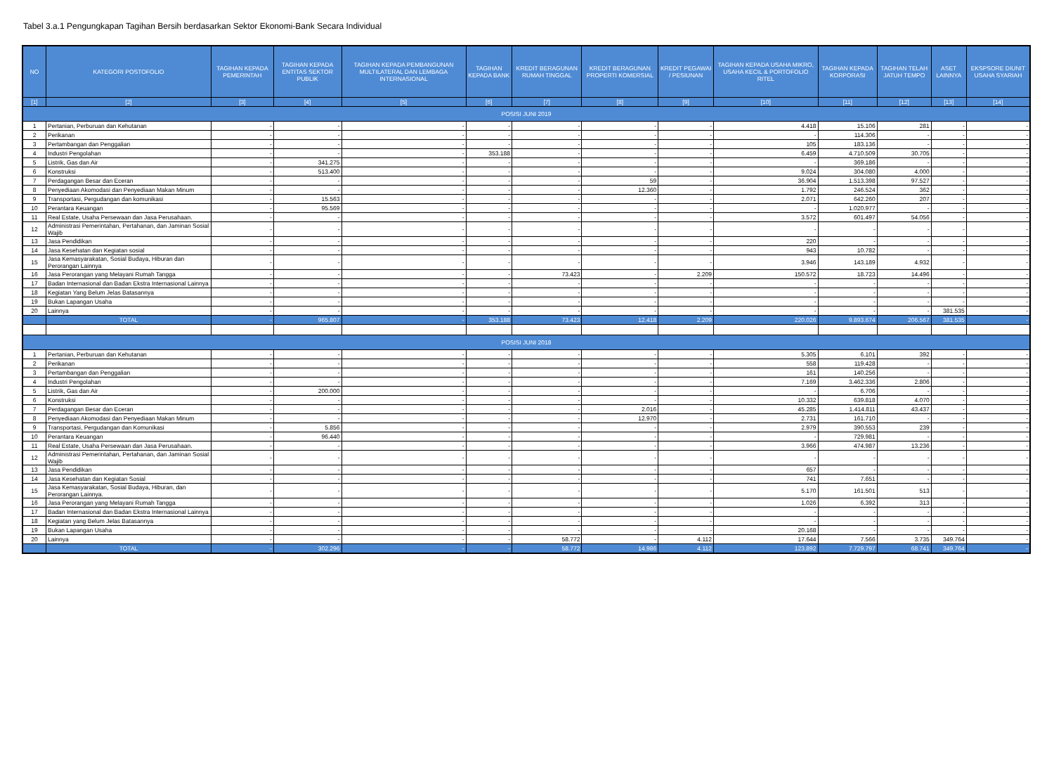Tabel 3.a.1 Pengungkapan Tagihan Bersih berdasarkan Sektor Ekonomi-Bank Secara Individual
| NO | KATEGORI POSTOFOLIO | TAGIHAN KEPADA PEMERINTAH | TAGIHAN KEPADA ENTITAS SEKTOR PUBLIK | TAGIHAN KEPADA PEMBANGUNAN MULTILATERAL DAN LEMBAGA INTERNASIONAL | TAGIHAN KEPADA BANK | KREDIT BERAGUNAN RUMAH TINGGAL | KREDIT BERAGUNAN PROPERTI KOMERSIAL | KREDIT PEGAWAI / PESIUNAN | TAGIHAN KEPADA USAHA MIKRO, USAHA KECIL & PORTOFOLIO RITEL | TAGIHAN KEPADA KORPORASI | TAGIHAN TELAH JATUH TEMPO | ASET LAINNYA | EKSPSORE DIUNIT USAHA SYARIAH |
| --- | --- | --- | --- | --- | --- | --- | --- | --- | --- | --- | --- | --- | --- |
| [1] | [2] | [3] | [4] | [5] | [6] | [7] | [8] | [9] | [10] | [11] | [12] | [13] | [14] |
| POSISI JUNI 2019 | | | | | | | | | | | | | |
| 1 | Pertanian, Perburuan dan Kehutanan | - | - | - | - | - | - | - | 4.418 | 15.106 | 281 | - | - |
| 2 | Perikanan | - | - | - | - | - | - | - | - | 114.306 | - | - | - |
| 3 | Pertambangan dan Penggalian | - | - | - | - | - | - | - | 105 | 183.136 | - | - | - |
| 4 | Industri Pengolahan | - | - | - | 353.188 | - | - | - | 6.459 | 4.710.509 | 30.705 | - | - |
| 5 | Listrik, Gas dan Air | - | 341.275 | - | - | - | - | - | - | 369.186 | - | - | - |
| 6 | Konstruksi | - | 513.400 | - | - | - | - | - | 9.024 | 304.080 | 4.000 | - | - |
| 7 | Perdagangan Besar dan Eceran | - | - | - | - | - | 59 | - | 36.904 | 1.513.398 | 97.527 | - | - |
| 8 | Penyediaan Akomodasi dan Penyediaan Makan Minum | - | - | - | - | - | 12.360 | - | 1.792 | 246.524 | 362 | - | - |
| 9 | Transportasi, Pergudangan dan komunikasi | - | 15.563 | - | - | - | - | - | 2.071 | 642.260 | 207 | - | - |
| 10 | Perantara Keuangan | - | 95.569 | - | - | - | - | - | - | 1.020.977 | - | - | - |
| 11 | Real Estate, Usaha Persewaan dan Jasa Perusahaan. | - | - | - | - | - | - | - | 3.572 | 601.497 | 54.056 | - | - |
| 12 | Administrasi Pemerintahan, Pertahanan, dan Jaminan Sosial Wajib | - | - | - | - | - | - | - | - | - | - | - | - |
| 13 | Jasa Pendidikan | - | - | - | - | - | - | - | 220 | - | - | - | - |
| 14 | Jasa Kesehatan dan Kegiatan sosial | - | - | - | - | - | - | - | 943 | 10.782 | - | - | - |
| 15 | Jasa Kemasyarakatan, Sosial Budaya, Hiburan dan Perorangan Lainnya | - | - | - | - | - | - | - | 3.946 | 143.189 | 4.932 | - | - |
| 16 | Jasa Perorangan yang Melayani Rumah Tangga | - | - | - | - | 73.423 | - | 2.209 | 150.572 | 18.723 | 14.496 | - | - |
| 17 | Badan Internasional dan Badan Ekstra Internasional Lainnya | - | - | - | - | - | - | - | - | - | - | - | - |
| 18 | Kegiatan Yang Belum Jelas Batasannya | - | - | - | - | - | - | - | - | - | - | - | - |
| 19 | Bukan Lapangan Usaha | - | - | - | - | - | - | - | - | - | - | - | - |
| 20 | Lainnya | - | - | - | - | - | - | - | - | - | - | 381.535 | - |
| | TOTAL | - | 965.807 | - | 353.188 | 73.423 | 12.418 | 2.209 | 220.026 | 9.893.674 | 206.567 | 381.535 | - |
| POSISI JUNI 2018 | | | | | | | | | | | | | |
| 1 | Pertanian, Perburuan dan Kehutanan | - | - | - | - | - | - | - | 5.305 | 6.101 | 392 | - | - |
| 2 | Perikanan | - | - | - | - | - | - | - | 558 | 119.428 | - | - | - |
| 3 | Pertambangan dan Penggalian | - | - | - | - | - | - | - | 161 | 140.256 | - | - | - |
| 4 | Industri Pengolahan | - | - | - | - | - | - | - | 7.169 | 3.462.336 | 2.806 | - | - |
| 5 | Listrik, Gas dan Air | - | 200.000 | - | - | - | - | - | - | 6.706 | - | - | - |
| 6 | Konstruksi | - | - | - | - | - | - | - | 10.332 | 639.818 | 4.070 | - | - |
| 7 | Perdagangan Besar dan Eceran | - | - | - | - | - | 2.016 | - | 45.285 | 1.414.811 | 43.437 | - | - |
| 8 | Penyediaan Akomodasi dan Penyediaan Makan Minum | - | - | - | - | - | 12.970 | - | 2.731 | 161.710 | - | - | - |
| 9 | Transportasi, Pergudangan dan Komunikasi | - | 5.856 | - | - | - | - | - | 2.979 | 390.553 | 239 | - | - |
| 10 | Perantara Keuangan | - | 96.440 | - | - | - | - | - | - | 729.981 | - | - | - |
| 11 | Real Estate, Usaha Persewaan dan Jasa Perusahaan. | - | - | - | - | - | - | - | 3.966 | 474.987 | 13.236 | - | - |
| 12 | Administrasi Pemerintahan, Pertahanan, dan Jaminan Sosial Wajib | - | - | - | - | - | - | - | - | - | - | - | - |
| 13 | Jasa Pendidikan | - | - | - | - | - | - | - | 657 | - | - | - | - |
| 14 | Jasa Kesehatan dan Kegiatan Sosial | - | - | - | - | - | - | - | 741 | 7.651 | - | - | - |
| 15 | Jasa Kemasyarakatan, Sosial Budaya, Hiburan, dan Perorangan Lainnya. | - | - | - | - | - | - | - | 5.170 | 161.501 | 513 | - | - |
| 16 | Jasa Perorangan yang Melayani Rumah Tangga | - | - | - | - | - | - | - | 1.026 | 6.392 | 313 | - | - |
| 17 | Badan Internasional dan Badan Ekstra Internasional Lainnya | - | - | - | - | - | - | - | - | - | - | - | - |
| 18 | Kegiatan yang Belum Jelas Batasannya | - | - | - | - | - | - | - | - | - | - | - | - |
| 19 | Bukan Lapangan Usaha | - | - | - | - | - | - | - | 20.168 | - | - | - | - |
| 20 | Lainnya | - | - | - | - | 58.772 | - | 4.112 | 17.644 | 7.566 | 3.735 | 349.764 | - |
| | TOTAL | - | 302.296 | - | - | 58.772 | 14.986 | 4.112 | 123.892 | 7.729.797 | 68.741 | 349.764 | - |